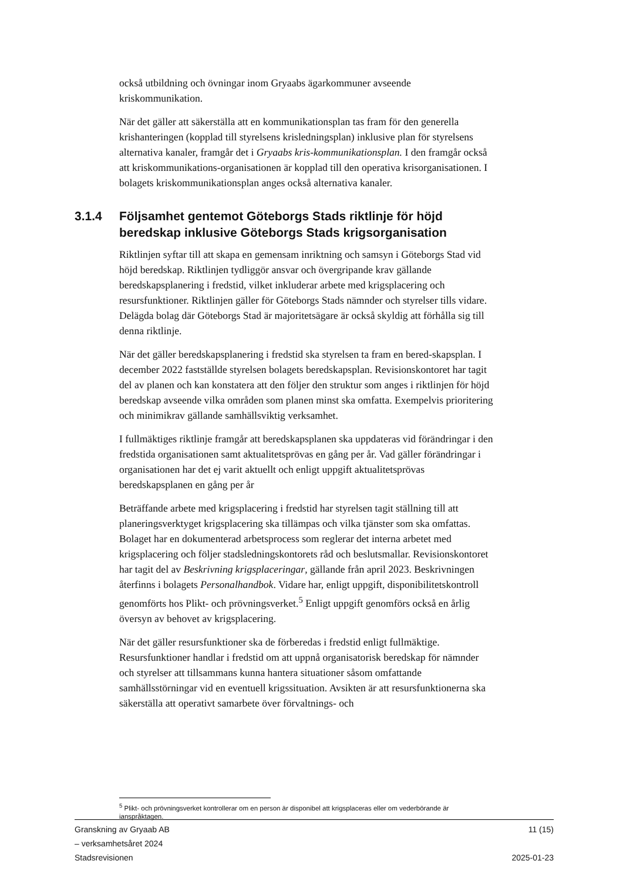också utbildning och övningar inom Gryaabs ägarkommuner avseende kriskommunikation.
När det gäller att säkerställa att en kommunikationsplan tas fram för den generella krishanteringen (kopplad till styrelsens krisledningsplan) inklusive plan för styrelsens alternativa kanaler, framgår det i Gryaabs kris-kommunikationsplan. I den framgår också att kriskommunikations-organisationen är kopplad till den operativa krisorganisationen. I bolagets kriskommunikationsplan anges också alternativa kanaler.
3.1.4 Följsamhet gentemot Göteborgs Stads riktlinje för höjd beredskap inklusive Göteborgs Stads krigsorganisation
Riktlinjen syftar till att skapa en gemensam inriktning och samsyn i Göteborgs Stad vid höjd beredskap. Riktlinjen tydliggör ansvar och övergripande krav gällande beredskapsplanering i fredstid, vilket inkluderar arbete med krigsplacering och resursfunktioner. Riktlinjen gäller för Göteborgs Stads nämnder och styrelser tills vidare. Delägda bolag där Göteborgs Stad är majoritetsägare är också skyldig att förhålla sig till denna riktlinje.
När det gäller beredskapsplanering i fredstid ska styrelsen ta fram en bered-skapsplan. I december 2022 fastställde styrelsen bolagets beredskapsplan. Revisionskontoret har tagit del av planen och kan konstatera att den följer den struktur som anges i riktlinjen för höjd beredskap avseende vilka områden som planen minst ska omfatta. Exempelvis prioritering och minimikrav gällande samhällsviktig verksamhet.
I fullmäktiges riktlinje framgår att beredskapsplanen ska uppdateras vid förändringar i den fredstida organisationen samt aktualitetsprövas en gång per år. Vad gäller förändringar i organisationen har det ej varit aktuellt och enligt uppgift aktualitetsprövas beredskapsplanen en gång per år
Beträffande arbete med krigsplacering i fredstid har styrelsen tagit ställning till att planeringsverktyget krigsplacering ska tillämpas och vilka tjänster som ska omfattas. Bolaget har en dokumenterad arbetsprocess som reglerar det interna arbetet med krigsplacering och följer stadsledningskontorets råd och beslutsmallar. Revisionskontoret har tagit del av Beskrivning krigsplaceringar, gällande från april 2023. Beskrivningen återfinns i bolagets Personalhandbok. Vidare har, enligt uppgift, disponibilitetskontroll genomförts hos Plikt- och prövningsverket.<sup>5</sup> Enligt uppgift genomförs också en årlig översyn av behovet av krigsplacering.
När det gäller resursfunktioner ska de förberedas i fredstid enligt fullmäktige. Resursfunktioner handlar i fredstid om att uppnå organisatorisk beredskap för nämnder och styrelser att tillsammans kunna hantera situationer såsom omfattande samhällsstörningar vid en eventuell krigssituation. Avsikten är att resursfunktionerna ska säkerställa att operativt samarbete över förvaltnings- och
<sup>5</sup> Plikt- och prövningsverket kontrollerar om en person är disponibel att krigsplaceras eller om vederbörande är ianspråktagen.
Granskning av Gryaab AB
– verksamhetsåret 2024
Stadsrevisionen
11 (15)
2025-01-23